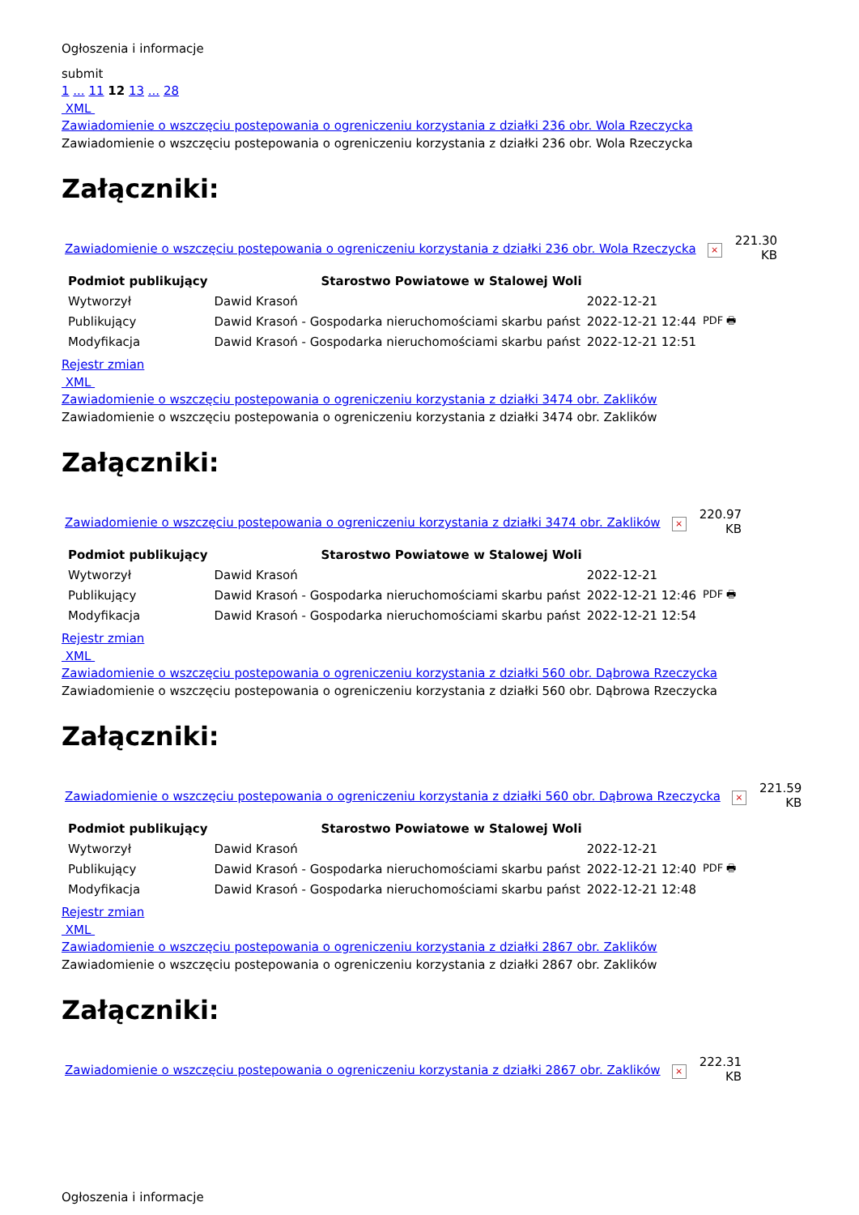Ogłoszenia i informacje
submit
1 ... 11 12 13 ... 28
XML
Zawiadomienie o wszczęciu postepowania o ogreniczeniu korzystania z działki 236 obr. Wola Rzeczycka
Zawiadomienie o wszczęciu postepowania o ogreniczeniu korzystania z działki 236 obr. Wola Rzeczycka
Załączniki:
Zawiadomienie o wszczęciu postepowania o ogreniczeniu korzystania z działki 236 obr. Wola Rzeczycka ×
221.30
KB
| Podmiot publikujący | Starostwo Powiatowe w Stalowej Woli | | |
| Wytworzył | Dawid Krasoń | 2022-12-21 | PDF 🖶 |
| Publikujący | Dawid Krasoń - Gospodarka nieruchomościami skarbu państ | 2022-12-21 12:44 | |
| Modyfikacja | Dawid Krasoń - Gospodarka nieruchomościami skarbu państ | 2022-12-21 12:51 | |
Rejestr zmian
XML
Zawiadomienie o wszczęciu postepowania o ogreniczeniu korzystania z działki 3474 obr. Zaklików
Zawiadomienie o wszczęciu postepowania o ogreniczeniu korzystania z działki 3474 obr. Zaklików
Załączniki:
Zawiadomienie o wszczęciu postepowania o ogreniczeniu korzystania z działki 3474 obr. Zaklików ×
220.97
KB
| Podmiot publikujący | Starostwo Powiatowe w Stalowej Woli | | |
| Wytworzył | Dawid Krasoń | 2022-12-21 | PDF 🖶 |
| Publikujący | Dawid Krasoń - Gospodarka nieruchomościami skarbu państ | 2022-12-21 12:46 | |
| Modyfikacja | Dawid Krasoń - Gospodarka nieruchomościami skarbu państ | 2022-12-21 12:54 | |
Rejestr zmian
XML
Zawiadomienie o wszczęciu postepowania o ogreniczeniu korzystania z działki 560 obr. Dąbrowa Rzeczycka
Zawiadomienie o wszczęciu postepowania o ogreniczeniu korzystania z działki 560 obr. Dąbrowa Rzeczycka
Załączniki:
Zawiadomienie o wszczęciu postepowania o ogreniczeniu korzystania z działki 560 obr. Dąbrowa Rzeczycka ×
221.59
KB
| Podmiot publikujący | Starostwo Powiatowe w Stalowej Woli | | |
| Wytworzył | Dawid Krasoń | 2022-12-21 | PDF 🖶 |
| Publikujący | Dawid Krasoń - Gospodarka nieruchomościami skarbu państ | 2022-12-21 12:40 | |
| Modyfikacja | Dawid Krasoń - Gospodarka nieruchomościami skarbu państ | 2022-12-21 12:48 | |
Rejestr zmian
XML
Zawiadomienie o wszczęciu postepowania o ogreniczeniu korzystania z działki 2867 obr. Zaklików
Zawiadomienie o wszczęciu postepowania o ogreniczeniu korzystania z działki 2867 obr. Zaklików
Załączniki:
Zawiadomienie o wszczęciu postepowania o ogreniczeniu korzystania z działki 2867 obr. Zaklików ×
222.31
KB
Ogłoszenia i informacje